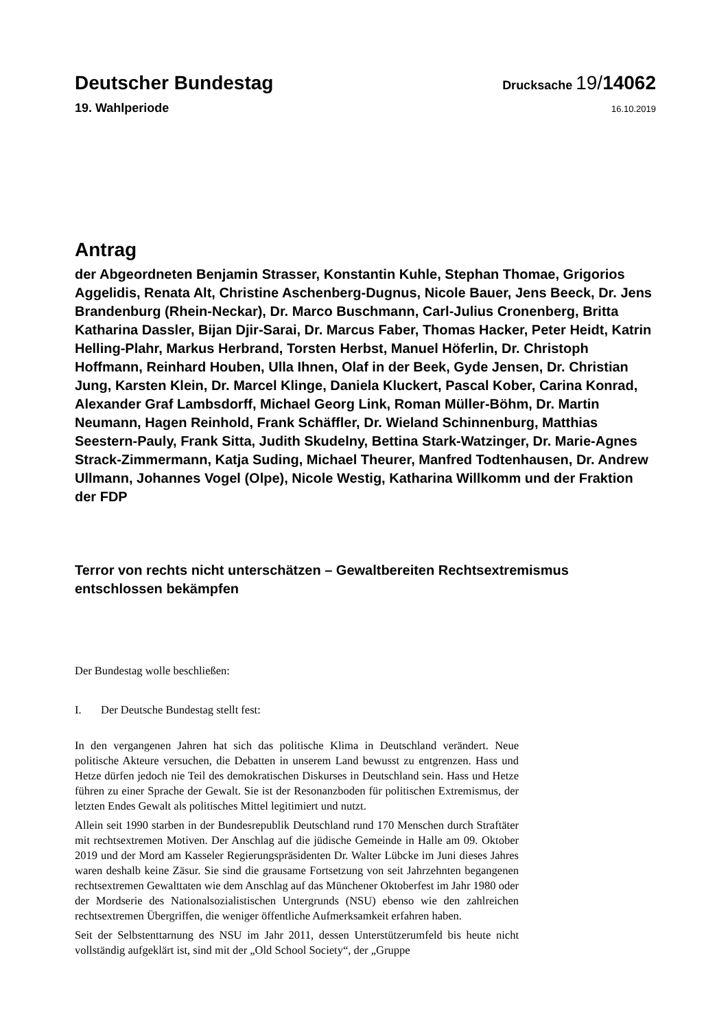Deutscher Bundestag
Drucksache 19/14062
19. Wahlperiode
16.10.2019
Antrag
der Abgeordneten Benjamin Strasser, Konstantin Kuhle, Stephan Thomae, Grigorios Aggelidis, Renata Alt, Christine Aschenberg-Dugnus, Nicole Bauer, Jens Beeck, Dr. Jens Brandenburg (Rhein-Neckar), Dr. Marco Buschmann, Carl-Julius Cronenberg, Britta Katharina Dassler, Bijan Djir-Sarai, Dr. Marcus Faber, Thomas Hacker, Peter Heidt, Katrin Helling-Plahr, Markus Herbrand, Torsten Herbst, Manuel Höferlin, Dr. Christoph Hoffmann, Reinhard Houben, Ulla Ihnen, Olaf in der Beek, Gyde Jensen, Dr. Christian Jung, Karsten Klein, Dr. Marcel Klinge, Daniela Kluckert, Pascal Kober, Carina Konrad, Alexander Graf Lambsdorff, Michael Georg Link, Roman Müller-Böhm, Dr. Martin Neumann, Hagen Reinhold, Frank Schäffler, Dr. Wieland Schinnenburg, Matthias Seestern-Pauly, Frank Sitta, Judith Skudelny, Bettina Stark-Watzinger, Dr. Marie-Agnes Strack-Zimmermann, Katja Suding, Michael Theurer, Manfred Todtenhausen, Dr. Andrew Ullmann, Johannes Vogel (Olpe), Nicole Westig, Katharina Willkomm und der Fraktion der FDP
Terror von rechts nicht unterschätzen – Gewaltbereiten Rechtsextremismus entschlossen bekämpfen
Der Bundestag wolle beschließen:
I. Der Deutsche Bundestag stellt fest:
In den vergangenen Jahren hat sich das politische Klima in Deutschland verändert. Neue politische Akteure versuchen, die Debatten in unserem Land bewusst zu entgrenzen. Hass und Hetze dürfen jedoch nie Teil des demokratischen Diskurses in Deutschland sein. Hass und Hetze führen zu einer Sprache der Gewalt. Sie ist der Resonanzboden für politischen Extremismus, der letzten Endes Gewalt als politisches Mittel legitimiert und nutzt.
Allein seit 1990 starben in der Bundesrepublik Deutschland rund 170 Menschen durch Straftäter mit rechtsextremen Motiven. Der Anschlag auf die jüdische Gemeinde in Halle am 09. Oktober 2019 und der Mord am Kasseler Regierungspräsidenten Dr. Walter Lübcke im Juni dieses Jahres waren deshalb keine Zäsur. Sie sind die grausame Fortsetzung von seit Jahrzehnten begangenen rechtsextremen Gewalttaten wie dem Anschlag auf das Münchener Oktoberfest im Jahr 1980 oder der Mordserie des Nationalsozialistischen Untergrunds (NSU) ebenso wie den zahlreichen rechtsextremen Übergriffen, die weniger öffentliche Aufmerksamkeit erfahren haben.
Seit der Selbstenttarnung des NSU im Jahr 2011, dessen Unterstützerumfeld bis heute nicht vollständig aufgeklärt ist, sind mit der „Old School Society“, der „Gruppe